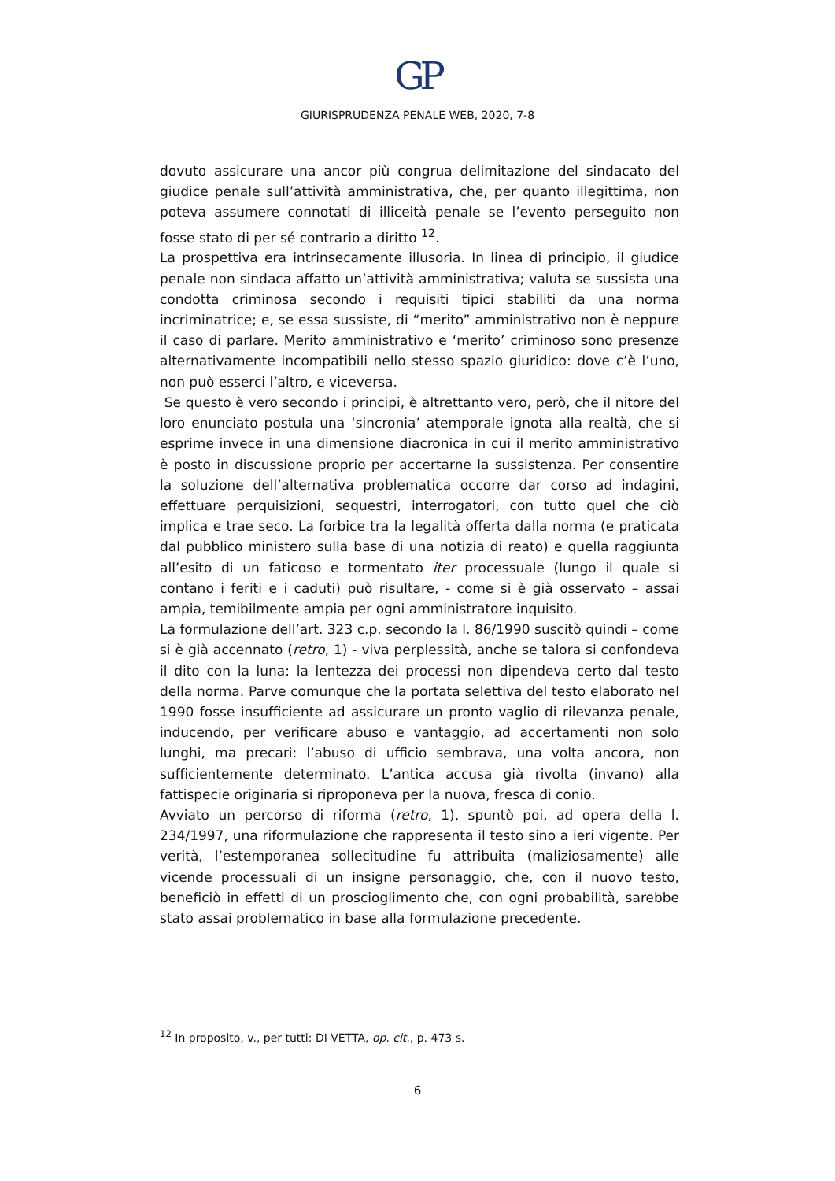GP
GIURISPRUDENZA PENALE WEB, 2020, 7-8
dovuto assicurare una ancor più congrua delimitazione del sindacato del giudice penale sull’attività amministrativa, che, per quanto illegittima, non poteva assumere connotati di illiceità penale se l’evento perseguito non fosse stato di per sé contrario a diritto <sup>12</sup>.
La prospettiva era intrinsecamente illusoria. In linea di principio, il giudice penale non sindaca affatto un’attività amministrativa; valuta se sussista una condotta criminosa secondo i requisiti tipici stabiliti da una norma incriminatrice; e, se essa sussiste, di “merito” amministrativo non è neppure il caso di parlare. Merito amministrativo e ‘merito’ criminoso sono presenze alternativamente incompatibili nello stesso spazio giuridico: dove c’è l’uno, non può esserci l’altro, e viceversa.
Se questo è vero secondo i principi, è altrettanto vero, però, che il nitore del loro enunciato postula una ‘sincronia’ atemporale ignota alla realtà, che si esprime invece in una dimensione diacronica in cui il merito amministrativo è posto in discussione proprio per accertarne la sussistenza. Per consentire la soluzione dell’alternativa problematica occorre dar corso ad indagini, effettuare perquisizioni, sequestri, interrogatori, con tutto quel che ciò implica e trae seco. La forbice tra la legalità offerta dalla norma (e praticata dal pubblico ministero sulla base di una notizia di reato) e quella raggiunta all’esito di un faticoso e tormentato iter processuale (lungo il quale si contano i feriti e i caduti) può risultare, - come si è già osservato – assai ampia, temibilmente ampia per ogni amministratore inquisito.
La formulazione dell’art. 323 c.p. secondo la l. 86/1990 suscitò quindi – come si è già accennato (retro, 1) - viva perplessità, anche se talora si confondeva il dito con la luna: la lentezza dei processi non dipendeva certo dal testo della norma. Parve comunque che la portata selettiva del testo elaborato nel 1990 fosse insufficiente ad assicurare un pronto vaglio di rilevanza penale, inducendo, per verificare abuso e vantaggio, ad accertamenti non solo lunghi, ma precari: l’abuso di ufficio sembrava, una volta ancora, non sufficientemente determinato. L’antica accusa già rivolta (invano) alla fattispecie originaria si riproponeva per la nuova, fresca di conio.
Avviato un percorso di riforma (retro, 1), spuntò poi, ad opera della l. 234/1997, una riformulazione che rappresenta il testo sino a ieri vigente. Per verità, l’estemporanea sollecitudine fu attribuita (maliziosamente) alle vicende processuali di un insigne personaggio, che, con il nuovo testo, beneficiò in effetti di un proscioglimento che, con ogni probabilità, sarebbe stato assai problematico in base alla formulazione precedente.
<sup>12</sup> In proposito, v., per tutti: DI VETTA, op. cit., p. 473 s.
6